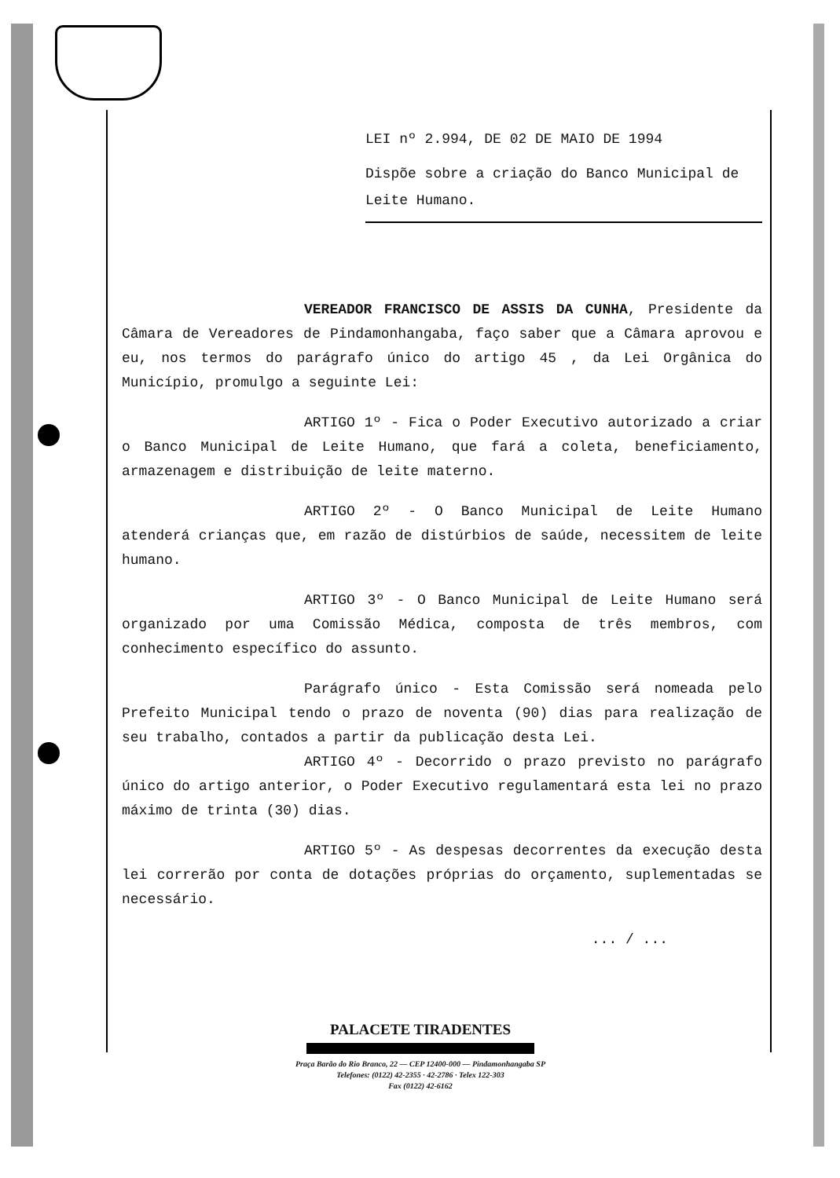LEI nº 2.994, DE 02 DE MAIO DE 1994
Dispõe sobre a criação do Banco Municipal de Leite Humano.
VEREADOR FRANCISCO DE ASSIS DA CUNHA, Presidente da Câmara de Vereadores de Pindamonhangaba, faço saber que a Câmara aprovou e eu, nos termos do parágrafo único do artigo 45 , da Lei Orgânica do Município, promulgo a seguinte Lei:
ARTIGO 1º - Fica o Poder Executivo autorizado a criar o Banco Municipal de Leite Humano, que fará a coleta, beneficiamento, armazenagem e distribuição de leite materno.
ARTIGO 2º - O Banco Municipal de Leite Humano atenderá crianças que, em razão de distúrbios de saúde, necessitem de leite humano.
ARTIGO 3º - O Banco Municipal de Leite Humano será organizado por uma Comissão Médica, composta de três membros, com conhecimento específico do assunto.
Parágrafo único - Esta Comissão será nomeada pelo Prefeito Municipal tendo o prazo de noventa (90) dias para realização de seu trabalho, contados a partir da publicação desta Lei.
ARTIGO 4º - Decorrido o prazo previsto no parágrafo único do artigo anterior, o Poder Executivo regulamentará esta lei no prazo máximo de trinta (30) dias.
ARTIGO 5º - As despesas decorrentes da execução desta lei correrão por conta de dotações próprias do orçamento, suplementadas se necessário.
... / ...
PALACETE TIRADENTES
Praça Barão do Rio Branco, 22 — CEP 12400-000 — Pindamonhangaba SP
Telefones: (0122) 42-2355 · 42-2786 · Telex 122-303
Fax (0122) 42-6162